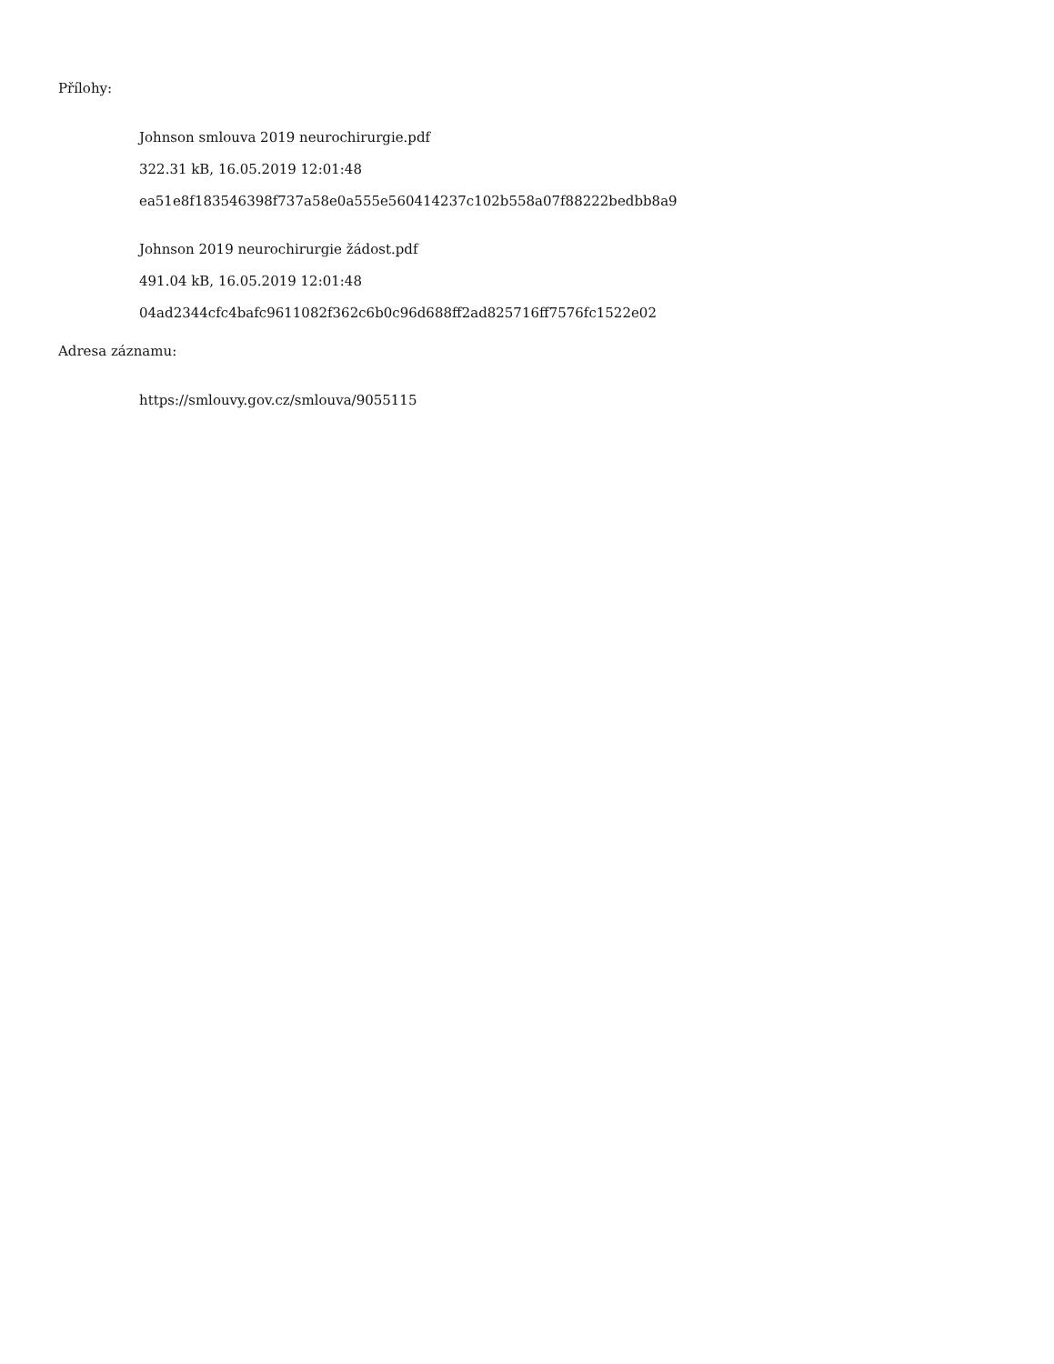Přílohy:
Johnson smlouva 2019 neurochirurgie.pdf
322.31 kB, 16.05.2019 12:01:48
ea51e8f183546398f737a58e0a555e560414237c102b558a07f88222bedbb8a9
Johnson 2019 neurochirurgie žádost.pdf
491.04 kB, 16.05.2019 12:01:48
04ad2344cfc4bafc9611082f362c6b0c96d688ff2ad825716ff7576fc1522e02
Adresa záznamu:
https://smlouvy.gov.cz/smlouva/9055115